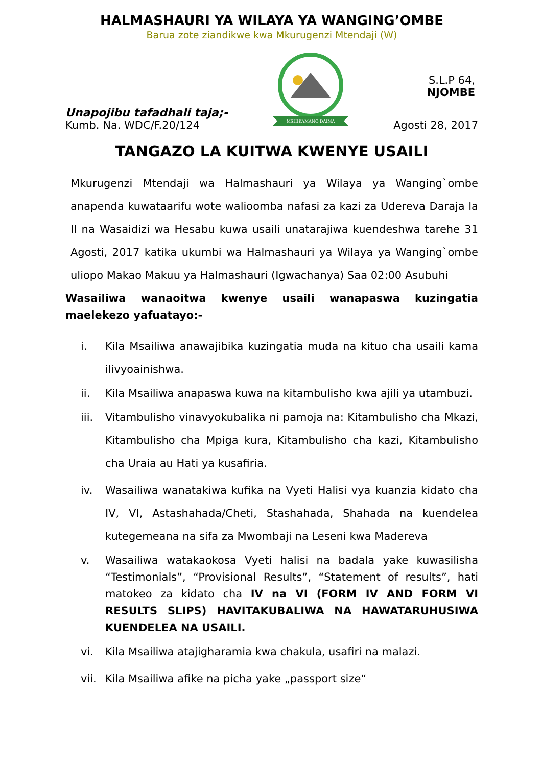HALMASHAURI YA WILAYA YA WANGING’OMBE
Barua zote ziandikwe kwa Mkurugenzi Mtendaji (W)
Unapojibu tafadhali taja;-
Kumb. Na. WDC/F.20/124
MSHIKAMANO DAIMA
S.L.P 64,
NJOMBE
Agosti 28, 2017
TANGAZO LA KUITWA KWENYE USAILI
Mkurugenzi Mtendaji wa Halmashauri ya Wilaya ya Wanging`ombe anapenda kuwataarifu wote walioomba nafasi za kazi za Udereva Daraja la II na Wasaidizi wa Hesabu kuwa usaili unatarajiwa kuendeshwa tarehe 31 Agosti, 2017 katika ukumbi wa Halmashauri ya Wilaya ya Wanging`ombe uliopo Makao Makuu ya Halmashauri (Igwachanya) Saa 02:00 Asubuhi
Wasailiwa wanaoitwa kwenye usaili wanapaswa kuzingatia maelekezo yafuatayo:-
i. Kila Msailiwa anawajibika kuzingatia muda na kituo cha usaili kama ilivyoainishwa.
ii. Kila Msailiwa anapaswa kuwa na kitambulisho kwa ajili ya utambuzi.
iii. Vitambulisho vinavyokubalika ni pamoja na: Kitambulisho cha Mkazi, Kitambulisho cha Mpiga kura, Kitambulisho cha kazi, Kitambulisho cha Uraia au Hati ya kusafiria.
iv. Wasailiwa wanatakiwa kufika na Vyeti Halisi vya kuanzia kidato cha IV, VI, Astashahada/Cheti, Stashahada, Shahada na kuendelea kutegemeana na sifa za Mwombaji na Leseni kwa Madereva
v. Wasailiwa watakaokosa Vyeti halisi na badala yake kuwasilisha “Testimonials”, “Provisional Results”, “Statement of results”, hati matokeo za kidato cha IV na VI (FORM IV AND FORM VI RESULTS SLIPS) HAVITAKUBALIWA NA HAWATARUHUSIWA KUENDELEA NA USAILI.
vi. Kila Msailiwa atajigharamia kwa chakula, usafiri na malazi.
vii. Kila Msailiwa afike na picha yake „passport size“